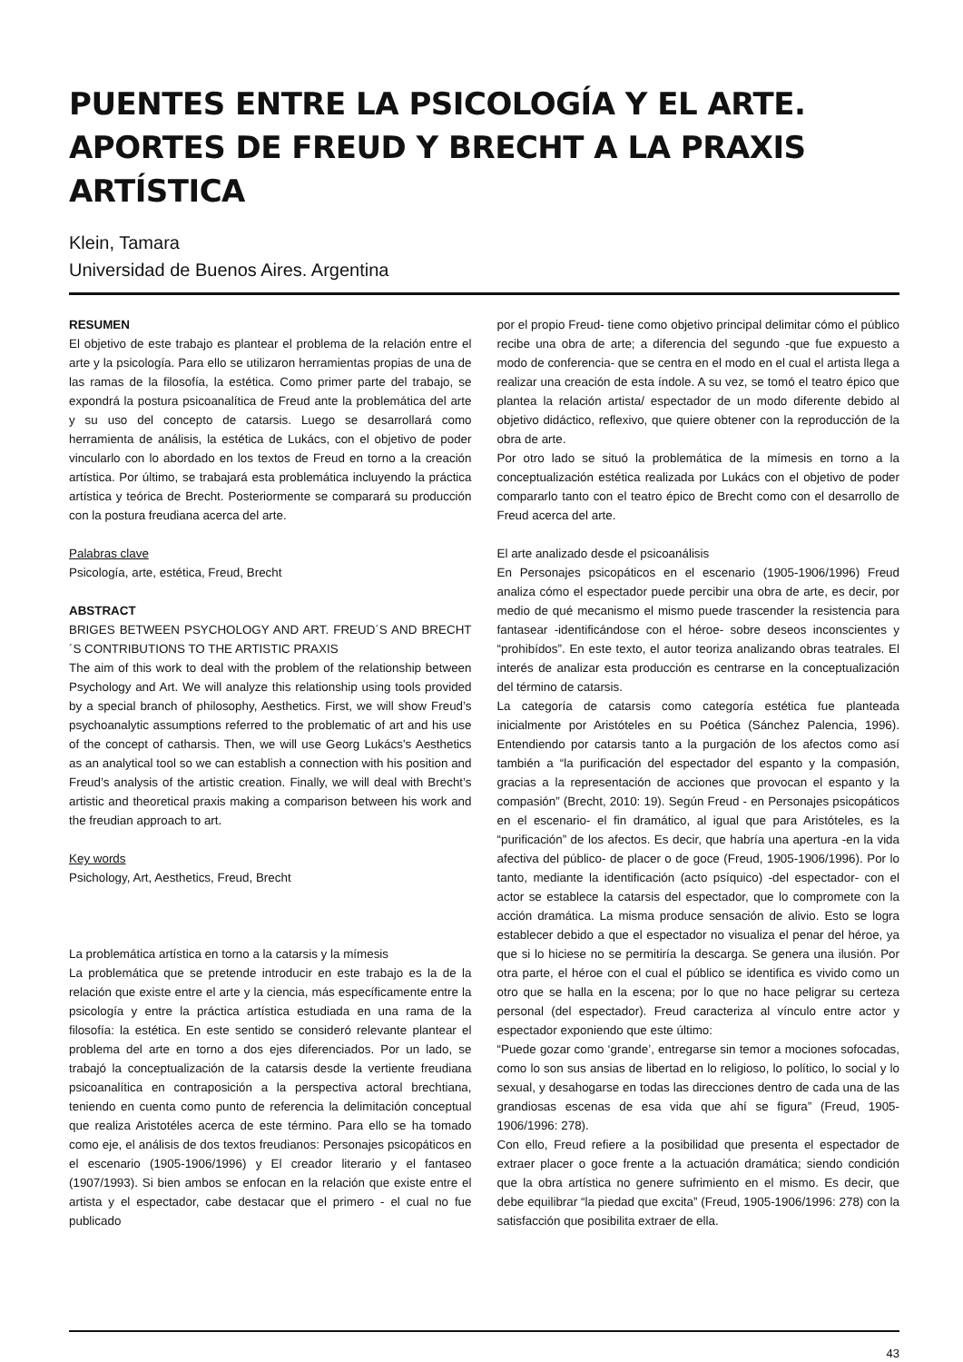PUENTES ENTRE LA PSICOLOGÍA Y EL ARTE. APORTES DE FREUD Y BRECHT A LA PRAXIS ARTÍSTICA
Klein, Tamara
Universidad de Buenos Aires. Argentina
RESUMEN
El objetivo de este trabajo es plantear el problema de la relación entre el arte y la psicología. Para ello se utilizaron herramientas propias de una de las ramas de la filosofía, la estética. Como primer parte del trabajo, se expondrá la postura psicoanalítica de Freud ante la problemática del arte y su uso del concepto de catarsis. Luego se desarrollará como herramienta de análisis, la estética de Lukács, con el objetivo de poder vincularlo con lo abordado en los textos de Freud en torno a la creación artística. Por último, se trabajará esta problemática incluyendo la práctica artística y teórica de Brecht. Posteriormente se comparará su producción con la postura freudiana acerca del arte.
Palabras clave
Psicología, arte, estética, Freud, Brecht
ABSTRACT
BRIGES BETWEEN PSYCHOLOGY AND ART. FREUD´S AND BRECHT´S CONTRIBUTIONS TO THE ARTISTIC PRAXIS
The aim of this work to deal with the problem of the relationship between Psychology and Art. We will analyze this relationship using tools provided by a special branch of philosophy, Aesthetics. First, we will show Freud’s psychoanalytic assumptions referred to the problematic of art and his use of the concept of catharsis. Then, we will use Georg Lukács’s Aesthetics as an analytical tool so we can establish a connection with his position and Freud’s analysis of the artistic creation. Finally, we will deal with Brecht’s artistic and theoretical praxis making a comparison between his work and the freudian approach to art.
Key words
Psichology, Art, Aesthetics, Freud, Brecht
La problemática artística en torno a la catarsis y la mímesis
La problemática que se pretende introducir en este trabajo es la de la relación que existe entre el arte y la ciencia, más específicamente entre la psicología y entre la práctica artística estudiada en una rama de la filosofía: la estética. En este sentido se consideró relevante plantear el problema del arte en torno a dos ejes diferenciados. Por un lado, se trabajó la conceptualización de la catarsis desde la vertiente freudiana psicoanalítica en contraposición a la perspectiva actoral brechtiana, teniendo en cuenta como punto de referencia la delimitación conceptual que realiza Aristotéles acerca de este término. Para ello se ha tomado como eje, el análisis de dos textos freudianos: Personajes psicopáticos en el escenario (1905-1906/1996) y El creador literario y el fantaseo (1907/1993). Si bien ambos se enfocan en la relación que existe entre el artista y el espectador, cabe destacar que el primero - el cual no fue publicado
por el propio Freud- tiene como objetivo principal delimitar cómo el público recibe una obra de arte; a diferencia del segundo -que fue expuesto a modo de conferencia- que se centra en el modo en el cual el artista llega a realizar una creación de esta índole. A su vez, se tomó el teatro épico que plantea la relación artista/ espectador de un modo diferente debido al objetivo didáctico, reflexivo, que quiere obtener con la reproducción de la obra de arte.
Por otro lado se situó la problemática de la mímesis en torno a la conceptualización estética realizada por Lukács con el objetivo de poder compararlo tanto con el teatro épico de Brecht como con el desarrollo de Freud acerca del arte.
El arte analizado desde el psicoanálisis
En Personajes psicopáticos en el escenario (1905-1906/1996) Freud analiza cómo el espectador puede percibir una obra de arte, es decir, por medio de qué mecanismo el mismo puede trascender la resistencia para fantasear -identificándose con el héroe- sobre deseos inconscientes y “prohibídos”. En este texto, el autor teoriza analizando obras teatrales. El interés de analizar esta producción es centrarse en la conceptualización del término de catarsis.
La categoría de catarsis como categoría estética fue planteada inicialmente por Aristóteles en su Poética (Sánchez Palencia, 1996). Entendiendo por catarsis tanto a la purgación de los afectos como así también a “la purificación del espectador del espanto y la compasión, gracias a la representación de acciones que provocan el espanto y la compasión” (Brecht, 2010: 19). Según Freud - en Personajes psicopáticos en el escenario- el fin dramático, al igual que para Aristóteles, es la “purificación” de los afectos. Es decir, que habría una apertura -en la vida afectiva del público- de placer o de goce (Freud, 1905-1906/1996). Por lo tanto, mediante la identificación (acto psíquico) -del espectador- con el actor se establece la catarsis del espectador, que lo compromete con la acción dramática. La misma produce sensación de alivio. Esto se logra establecer debido a que el espectador no visualiza el penar del héroe, ya que si lo hiciese no se permitiría la descarga. Se genera una ilusión. Por otra parte, el héroe con el cual el público se identifica es vivido como un otro que se halla en la escena; por lo que no hace peligrar su certeza personal (del espectador). Freud caracteriza al vínculo entre actor y espectador exponiendo que este último:
“Puede gozar como ‘grande’, entregarse sin temor a mociones sofocadas, como lo son sus ansias de libertad en lo religioso, lo político, lo social y lo sexual, y desahogarse en todas las direcciones dentro de cada una de las grandiosas escenas de esa vida que ahí se figura” (Freud, 1905-1906/1996: 278).
Con ello, Freud refiere a la posibilidad que presenta el espectador de extraer placer o goce frente a la actuación dramática; siendo condición que la obra artística no genere sufrimiento en el mismo. Es decir, que debe equilibrar “la piedad que excita” (Freud, 1905-1906/1996: 278) con la satisfacción que posibilita extraer de ella.
43